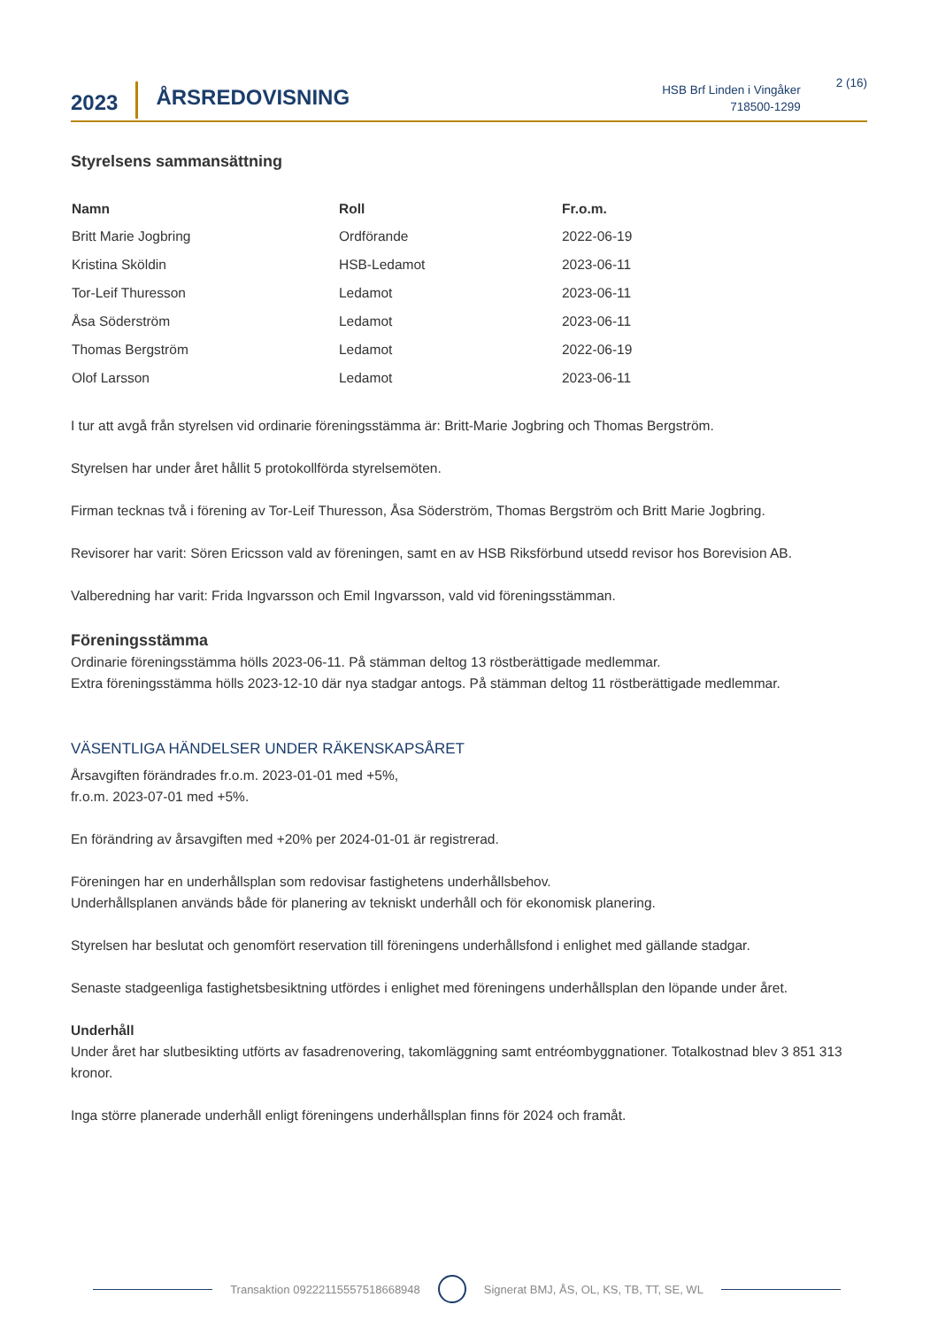2023
ÅRSREDOVISNING
HSB Brf Linden i Vingåker
718500-1299
2 (16)
Styrelsens sammansättning
| Namn | Roll | Fr.o.m. |
| --- | --- | --- |
| Britt Marie Jogbring | Ordförande | 2022-06-19 |
| Kristina Sköldin | HSB-Ledamot | 2023-06-11 |
| Tor-Leif Thuresson | Ledamot | 2023-06-11 |
| Åsa Söderström | Ledamot | 2023-06-11 |
| Thomas Bergström | Ledamot | 2022-06-19 |
| Olof Larsson | Ledamot | 2023-06-11 |
I tur att avgå från styrelsen vid ordinarie föreningsstämma är: Britt-Marie Jogbring och Thomas Bergström.
Styrelsen har under året hållit 5 protokollförda styrelsemöten.
Firman tecknas två i förening av Tor-Leif Thuresson, Åsa Söderström, Thomas Bergström och Britt Marie Jogbring.
Revisorer har varit: Sören Ericsson vald av föreningen, samt en av HSB Riksförbund utsedd revisor hos Borevision AB.
Valberedning har varit: Frida Ingvarsson och Emil Ingvarsson, vald vid föreningsstämman.
Föreningsstämma
Ordinarie föreningsstämma hölls 2023-06-11. På stämman deltog 13 röstberättigade medlemmar.
Extra föreningsstämma hölls 2023-12-10 där nya stadgar antogs. På stämman deltog 11 röstberättigade medlemmar.
VÄSENTLIGA HÄNDELSER UNDER RÄKENSKAPSÅRET
Årsavgiften förändrades fr.o.m. 2023-01-01 med +5%,
fr.o.m. 2023-07-01 med +5%.
En förändring av årsavgiften med +20% per 2024-01-01 är registrerad.
Föreningen har en underhållsplan som redovisar fastighetens underhållsbehov.
Underhållsplanen används både för planering av tekniskt underhåll och för ekonomisk planering.
Styrelsen har beslutat och genomfört reservation till föreningens underhållsfond i enlighet med gällande stadgar.
Senaste stadgeenliga fastighetsbesiktning utfördes i enlighet med föreningens underhållsplan den löpande under året.
Underhåll
Under året har slutbesikting utförts av fasadrenovering, takomläggning samt entréombyggnationer. Totalkostnad blev 3 851 313 kronor.
Inga större planerade underhåll enligt föreningens underhållsplan finns för 2024 och framåt.
Transaktion 09222115557518668948 Signerat BMJ, ÅS, OL, KS, TB, TT, SE, WL